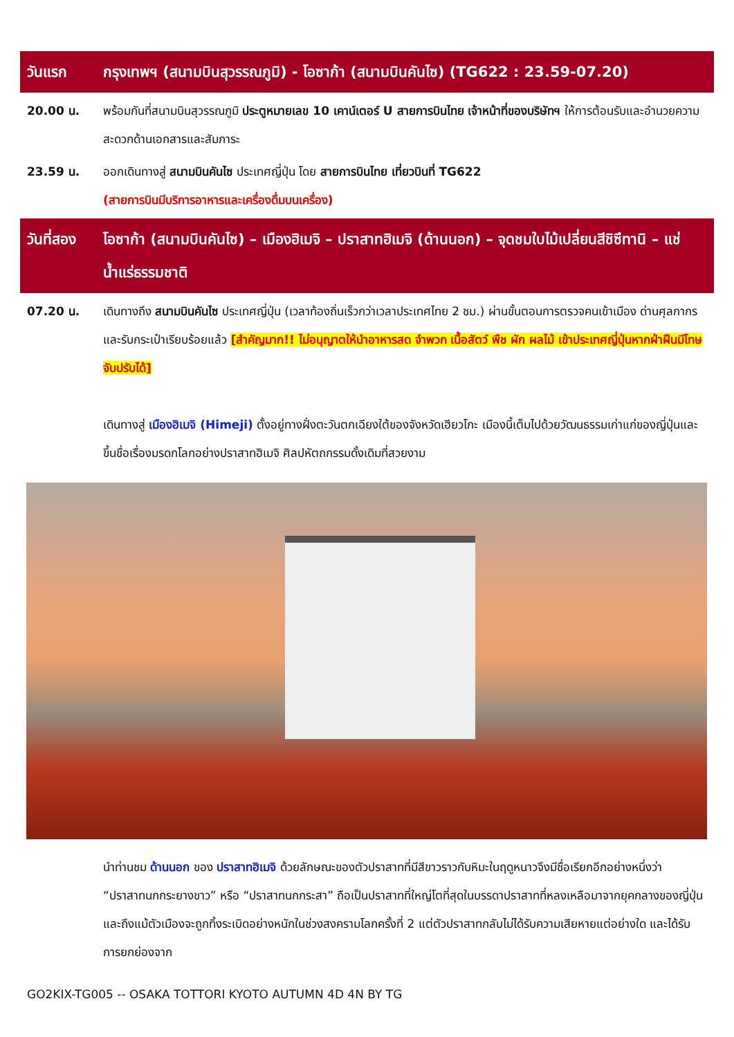วันแรก กรุงเทพฯ (สนามบินสุวรรณภูมิ) - โอซาก้า (สนามบินคันไซ) (TG622 : 23.59-07.20)
20.00 น. พร้อมกันที่สนามบินสุวรรณภูมิ ประตูหมายเลข 10 เคาน์เตอร์ U สายการบินไทย เจ้าหน้าที่ของบริษัทฯ ให้การต้อนรับและอำนวยความสะดวกด้านเอกสารและสัมภาระ
23.59 น. ออกเดินทางสู่ สนามบินคันไซ ประเทศญี่ปุ่น โดย สายการบินไทย เที่ยวบินที่ TG622
(สายการบินมีบริการอาหารและเครื่องดื่มบนเครื่อง)
วันที่สอง
โอซาก้า (สนามบินคันไซ) – เมืองฮิเมจิ – ปราสาทฮิเมจิ (ด้านนอก) – จุดชมใบไม้เปลี่ยนสีชิซึทานิ – แช่น้ำแร่ธรรมชาติ
07.20 น. เดินทางถึง สนามบินคันไซ ประเทศญี่ปุ่น (เวลาท้องถิ่นเร็วกว่าเวลาประเทศไทย 2 ชม.) ผ่านขั้นตอนการตรวจคนเข้าเมือง ด่านศุลกากร และรับกระเป๋าเรียบร้อยแล้ว [สำคัญมาก!! ไม่อนุญาตให้นำอาหารสด จำพวก เนื้อสัตว์ พืช ผัก ผลไม้ เข้าประเทศญี่ปุ่นหากฝ่าฝืนมีโทษจับปรับได้]
เดินทางสู่ เมืองฮิเมจิ (Himeji) ตั้งอยู่ทางฝั่งตะวันตกเฉียงใต้ของจังหวัดเฮียวโกะ เมืองนี้เต็มไปด้วยวัฒนธรรมเก่าแก่ของญี่ปุ่นและขึ้นชื่อเรื่องมรดกโลกอย่างปราสาทฮิเมจิ ศิลปหัตถกรรมดั้งเดิมที่สวยงาม
นำท่านชม ด้านนอก ของ ปราสาทฮิเมจิ ด้วยลักษณะของตัวปราสาทที่มีสีขาวราวกับหิมะในฤดูหนาวจึงมีชื่อเรียกอีกอย่างหนึ่งว่า “ปราสาทนกกระยางขาว” หรือ “ปราสาทนกกระสา” ถือเป็นปราสาทที่ใหญ่โตที่สุดในบรรดาปราสาทที่หลงเหลือมาจากยุคกลางของญี่ปุ่นและถึงแม้ตัวเมืองจะถูกทิ้งระเบิดอย่างหนักในช่วงสงครามโลกครั้งที่ 2 แต่ตัวปราสาทกลับไม่ได้รับความเสียหายแต่อย่างใด และได้รับการยกย่องจาก
GO2KIX-TG005 -- OSAKA TOTTORI KYOTO AUTUMN 4D 4N BY TG